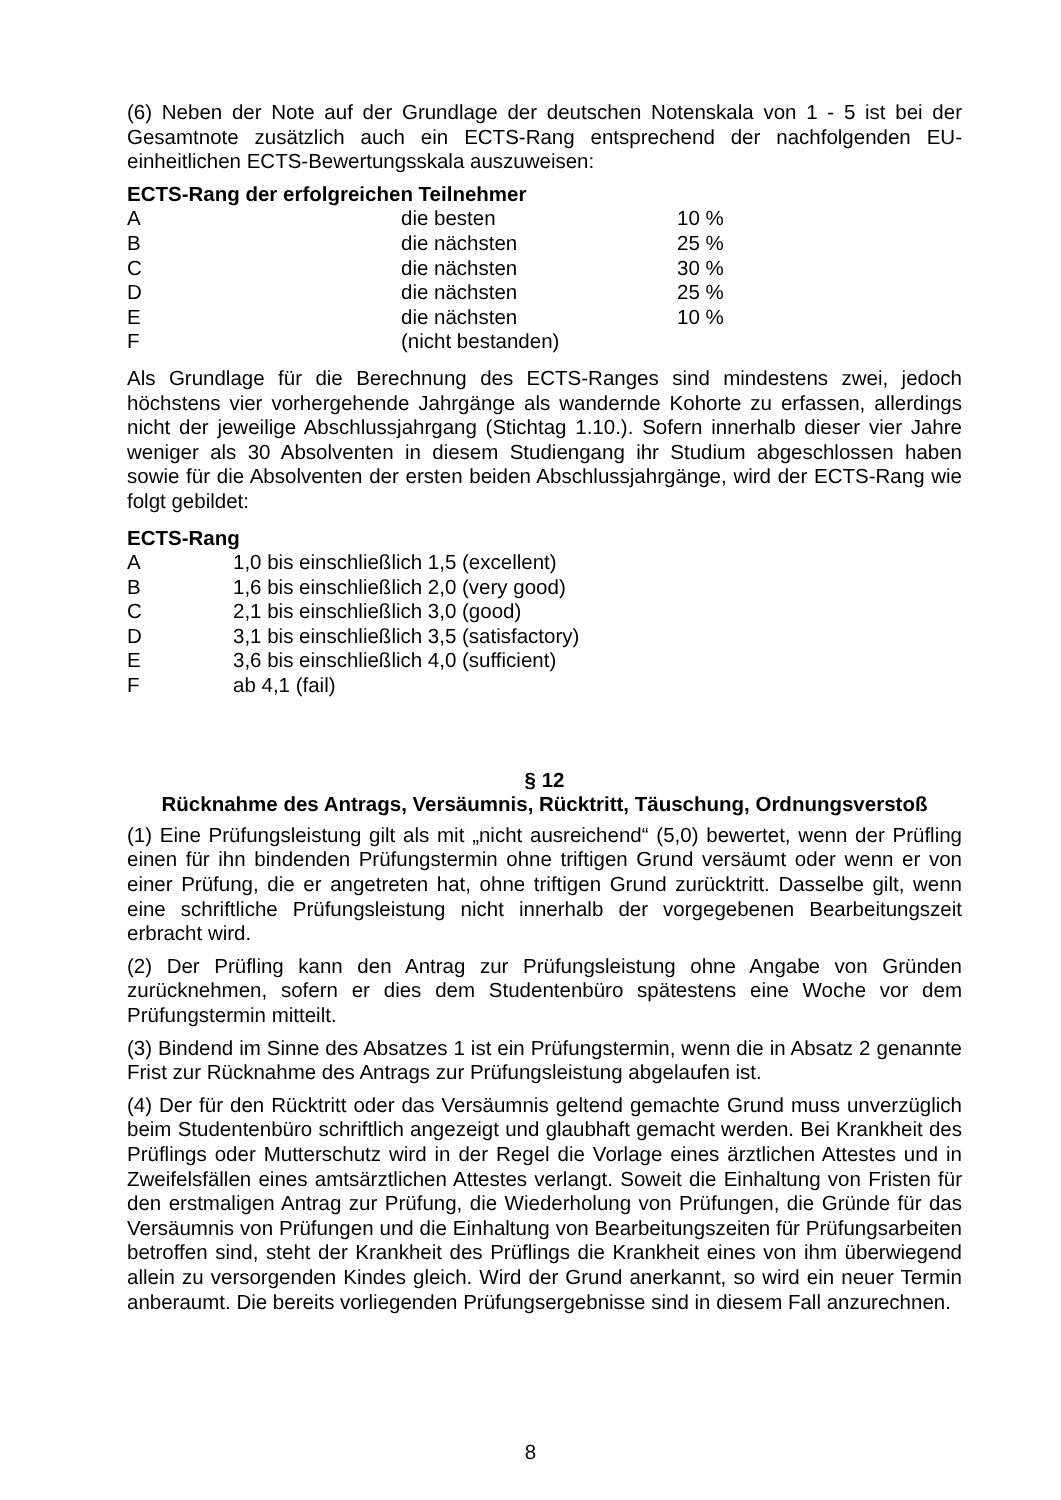(6) Neben der Note auf der Grundlage der deutschen Notenskala von 1 - 5 ist bei der Gesamtnote zusätzlich auch ein ECTS-Rang entsprechend der nachfolgenden EU-einheitlichen ECTS-Bewertungsskala auszuweisen:
ECTS-Rang der erfolgreichen Teilnehmer
| A | die besten | 10 % |
| B | die nächsten | 25 % |
| C | die nächsten | 30 % |
| D | die nächsten | 25 % |
| E | die nächsten | 10 % |
| F | (nicht bestanden) | |
Als Grundlage für die Berechnung des ECTS-Ranges sind mindestens zwei, jedoch höchstens vier vorhergehende Jahrgänge als wandernde Kohorte zu erfassen, allerdings nicht der jeweilige Abschlussjahrgang (Stichtag 1.10.). Sofern innerhalb dieser vier Jahre weniger als 30 Absolventen in diesem Studiengang ihr Studium abgeschlossen haben sowie für die Absolventen der ersten beiden Abschlussjahrgänge, wird der ECTS-Rang wie folgt gebildet:
ECTS-Rang
| A | 1,0 bis einschließlich 1,5 (excellent) |
| B | 1,6 bis einschließlich 2,0 (very good) |
| C | 2,1 bis einschließlich 3,0 (good) |
| D | 3,1 bis einschließlich 3,5 (satisfactory) |
| E | 3,6 bis einschließlich 4,0 (sufficient) |
| F | ab 4,1 (fail) |
§ 12
Rücknahme des Antrags, Versäumnis, Rücktritt, Täuschung, Ordnungsverstoß
(1) Eine Prüfungsleistung gilt als mit „nicht ausreichend“ (5,0) bewertet, wenn der Prüfling einen für ihn bindenden Prüfungstermin ohne triftigen Grund versäumt oder wenn er von einer Prüfung, die er angetreten hat, ohne triftigen Grund zurücktritt. Dasselbe gilt, wenn eine schriftliche Prüfungsleistung nicht innerhalb der vorgegebenen Bearbeitungszeit erbracht wird.
(2) Der Prüfling kann den Antrag zur Prüfungsleistung ohne Angabe von Gründen zurücknehmen, sofern er dies dem Studentenbüro spätestens eine Woche vor dem Prüfungstermin mitteilt.
(3) Bindend im Sinne des Absatzes 1 ist ein Prüfungstermin, wenn die in Absatz 2 genannte Frist zur Rücknahme des Antrags zur Prüfungsleistung abgelaufen ist.
(4) Der für den Rücktritt oder das Versäumnis geltend gemachte Grund muss unverzüglich beim Studentenbüro schriftlich angezeigt und glaubhaft gemacht werden. Bei Krankheit des Prüflings oder Mutterschutz wird in der Regel die Vorlage eines ärztlichen Attestes und in Zweifelsfällen eines amtsärztlichen Attestes verlangt. Soweit die Einhaltung von Fristen für den erstmaligen Antrag zur Prüfung, die Wiederholung von Prüfungen, die Gründe für das Versäumnis von Prüfungen und die Einhaltung von Bearbeitungszeiten für Prüfungsarbeiten betroffen sind, steht der Krankheit des Prüflings die Krankheit eines von ihm überwiegend allein zu versorgenden Kindes gleich. Wird der Grund anerkannt, so wird ein neuer Termin anberaumt. Die bereits vorliegenden Prüfungsergebnisse sind in diesem Fall anzurechnen.
8